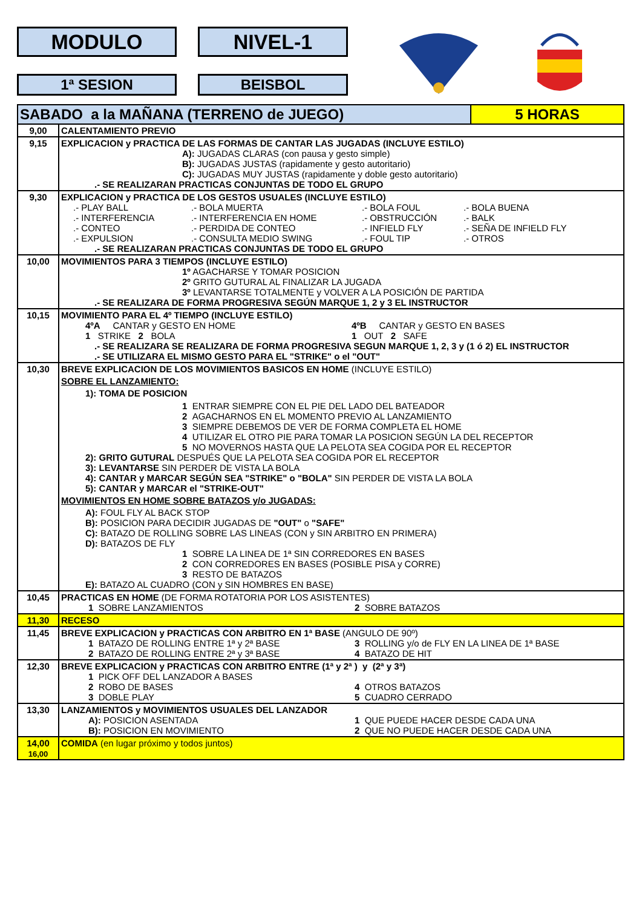MODULO NIVEL-1
1ª SESION BEISBOL
| SABADO a la MAÑANA (TERRENO de JUEGO) | | 5 HORAS |
| 9,00 | CALENTAMIENTO PREVIO | |
| 9,15 | EXPLICACION y PRACTICA DE LAS FORMAS DE CANTAR LAS JUGADAS (INCLUYE ESTILO) A): JUGADAS CLARAS (con pausa y gesto simple) B): JUGADAS JUSTAS (rapidamente y gesto autoritario) C): JUGADAS MUY JUSTAS (rapidamente y doble gesto autoritario) .- SE REALIZARAN PRACTICAS CONJUNTAS DE TODO EL GRUPO | |
| 9,30 | EXPLICACION y PRACTICA DE LOS GESTOS USUALES (INCLUYE ESTILO) .- PLAY BALL .- BOLA MUERTA .- BOLA FOUL .- BOLA BUENA .- INTERFERENCIA .- INTERFERENCIA EN HOME .- OBSTRUCCIÓN .- BALK .- CONTEO .- PERDIDA DE CONTEO .- INFIELD FLY .- SEÑA DE INFIELD FLY .- EXPULSION .- CONSULTA MEDIO SWING .- FOUL TIP .- OTROS .- SE REALIZARAN PRACTICAS CONJUNTAS DE TODO EL GRUPO | |
| 10,00 | MOVIMIENTOS PARA 3 TIEMPOS (INCLUYE ESTILO) 1º AGACHARSE Y TOMAR POSICION 2º GRITO GUTURAL AL FINALIZAR LA JUGADA 3º LEVANTARSE TOTALMENTE y VOLVER A LA POSICIÓN DE PARTIDA .- SE REALIZARA DE FORMA PROGRESIVA SEGÚN MARQUE 1, 2 y 3 EL INSTRUCTOR | |
| 10,15 | MOVIMIENTO PARA EL 4º TIEMPO (INCLUYE ESTILO) 4ºA CANTAR y GESTO EN HOME 4ºB CANTAR y GESTO EN BASES 1 STRIKE 2 BOLA 1 OUT 2 SAFE .- SE REALIZARA SE REALIZARA DE FORMA PROGRESIVA SEGUN MARQUE 1, 2, 3 y (1 ó 2) EL INSTRUCTOR .- SE UTILIZARA EL MISMO GESTO PARA EL "STRIKE" o el "OUT" | |
| 10,30 | BREVE EXPLICACION DE LOS MOVIMIENTOS BASICOS EN HOME (INCLUYE ESTILO) SOBRE EL LANZAMIENTO: 1): TOMA DE POSICION 1 ENTRAR SIEMPRE CON EL PIE DEL LADO DEL BATEADOR 2 AGACHARNOS EN EL MOMENTO PREVIO AL LANZAMIENTO 3 SIEMPRE DEBEMOS DE VER DE FORMA COMPLETA EL HOME 4 UTILIZAR EL OTRO PIE PARA TOMAR LA POSICION SEGÚN LA DEL RECEPTOR 5 NO MOVERNOS HASTA QUE LA PELOTA SEA COGIDA POR EL RECEPTOR 2): GRITO GUTURAL DESPUÉS QUE LA PELOTA SEA COGIDA POR EL RECEPTOR 3): LEVANTARSE SIN PERDER DE VISTA LA BOLA 4): CANTAR y MARCAR SEGÚN SEA "STRIKE" o "BOLA" SIN PERDER DE VISTA LA BOLA 5): CANTAR y MARCAR el "STRIKE-OUT" MOVIMIENTOS EN HOME SOBRE BATAZOS y/o JUGADAS: A): FOUL FLY AL BACK STOP B): POSICION PARA DECIDIR JUGADAS DE "OUT" o "SAFE" C): BATAZO DE ROLLING SOBRE LAS LINEAS (CON y SIN ARBITRO EN PRIMERA) D): BATAZOS DE FLY 1 SOBRE LA LINEA DE 1ª SIN CORREDORES EN BASES 2 CON CORREDORES EN BASES (POSIBLE PISA y CORRE) 3 RESTO DE BATAZOS E): BATAZO AL CUADRO (CON y SIN HOMBRES EN BASE) | |
| 10,45 | PRACTICAS EN HOME (DE FORMA ROTATORIA POR LOS ASISTENTES) 1 SOBRE LANZAMIENTOS 2 SOBRE BATAZOS | |
| 11,30 | RECESO | |
| 11,45 | BREVE EXPLICACION y PRACTICAS CON ARBITRO EN 1ª BASE (ANGULO DE 90º) 1 BATAZO DE ROLLING ENTRE 1ª y 2ª BASE 3 ROLLING y/o de FLY EN LA LINEA DE 1ª BASE 2 BATAZO DE ROLLING ENTRE 2ª y 3ª BASE 4 BATAZO DE HIT | |
| 12,30 | BREVE EXPLICACION y PRACTICAS CON ARBITRO ENTRE (1ª y 2ª ) y (2ª y 3ª) 1 PICK OFF DEL LANZADOR A BASES 2 ROBO DE BASES 4 OTROS BATAZOS 3 DOBLE PLAY 5 CUADRO CERRADO | |
| 13,30 | LANZAMIENTOS y MOVIMIENTOS USUALES DEL LANZADOR A): POSICION ASENTADA 1 QUE PUEDE HACER DESDE CADA UNA B): POSICION EN MOVIMIENTO 2 QUE NO PUEDE HACER DESDE CADA UNA | |
| 14,00 16,00 | COMIDA (en lugar próximo y todos juntos) | |